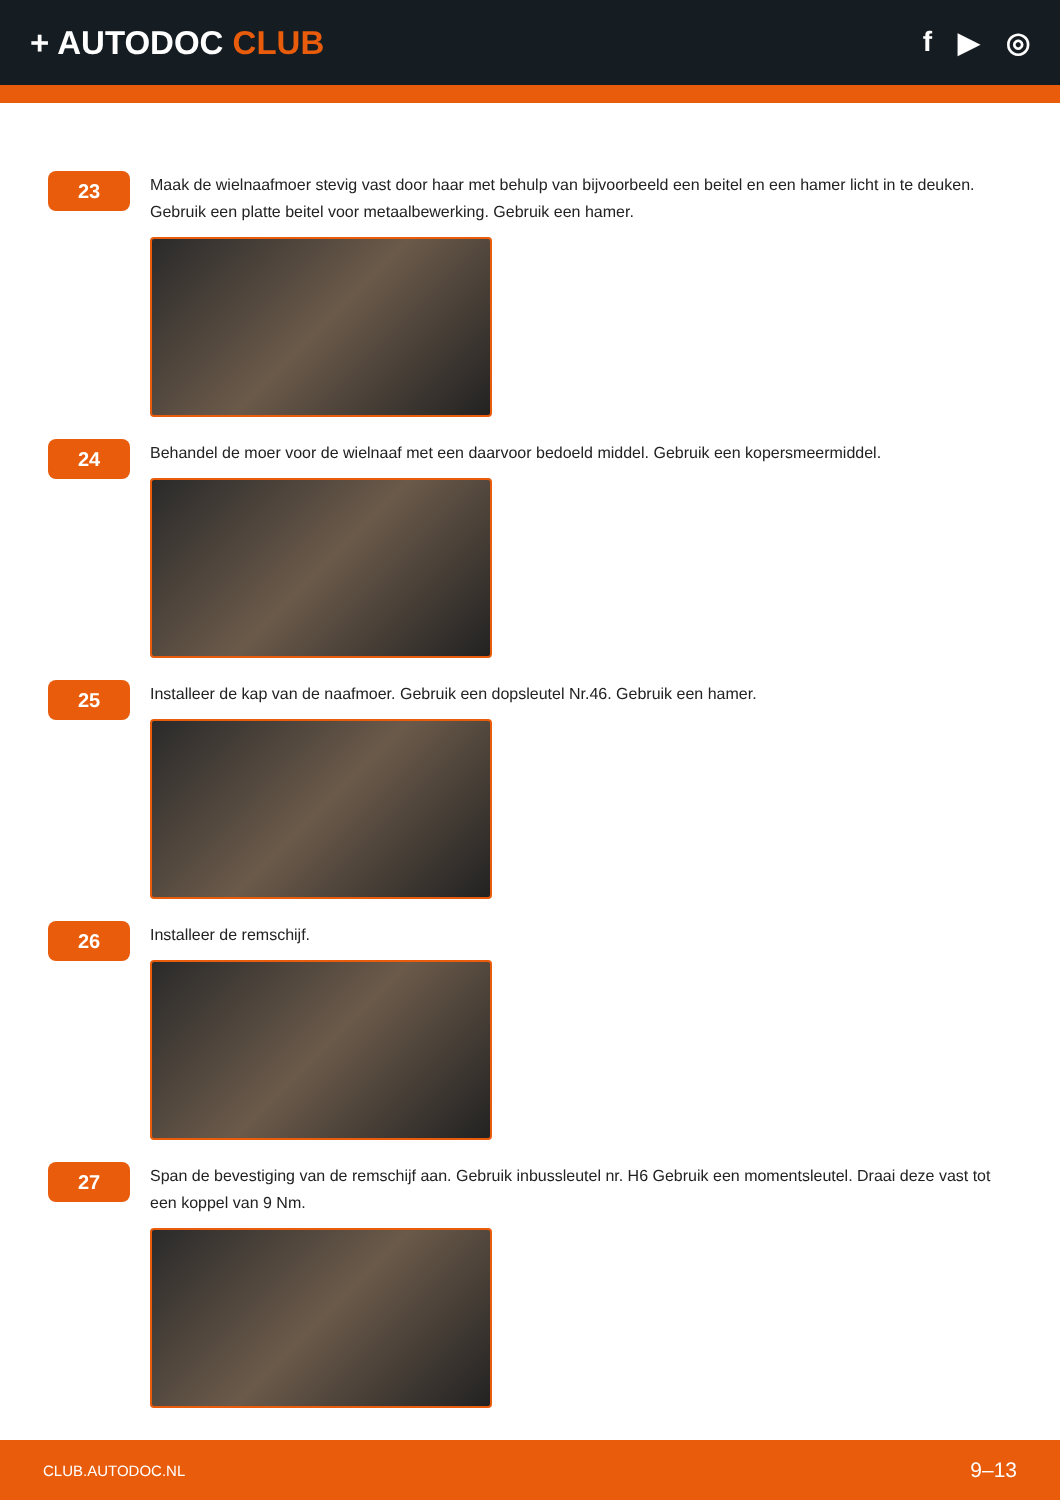+ AUTODOC CLUB
f ▶ ◎
23
Maak de wielnaafmoer stevig vast door haar met behulp van bijvoorbeeld een beitel en een hamer licht in te deuken. Gebruik een platte beitel voor metaalbewerking. Gebruik een hamer.
24
Behandel de moer voor de wielnaaf met een daarvoor bedoeld middel. Gebruik een kopersmeermiddel.
25
Installeer de kap van de naafmoer. Gebruik een dopsleutel Nr.46. Gebruik een hamer.
26
Installeer de remschijf.
27
Span de bevestiging van de remschijf aan. Gebruik inbussleutel nr. H6 Gebruik een momentsleutel. Draai deze vast tot een koppel van 9 Nm.
CLUB.AUTODOC.NL 9–13